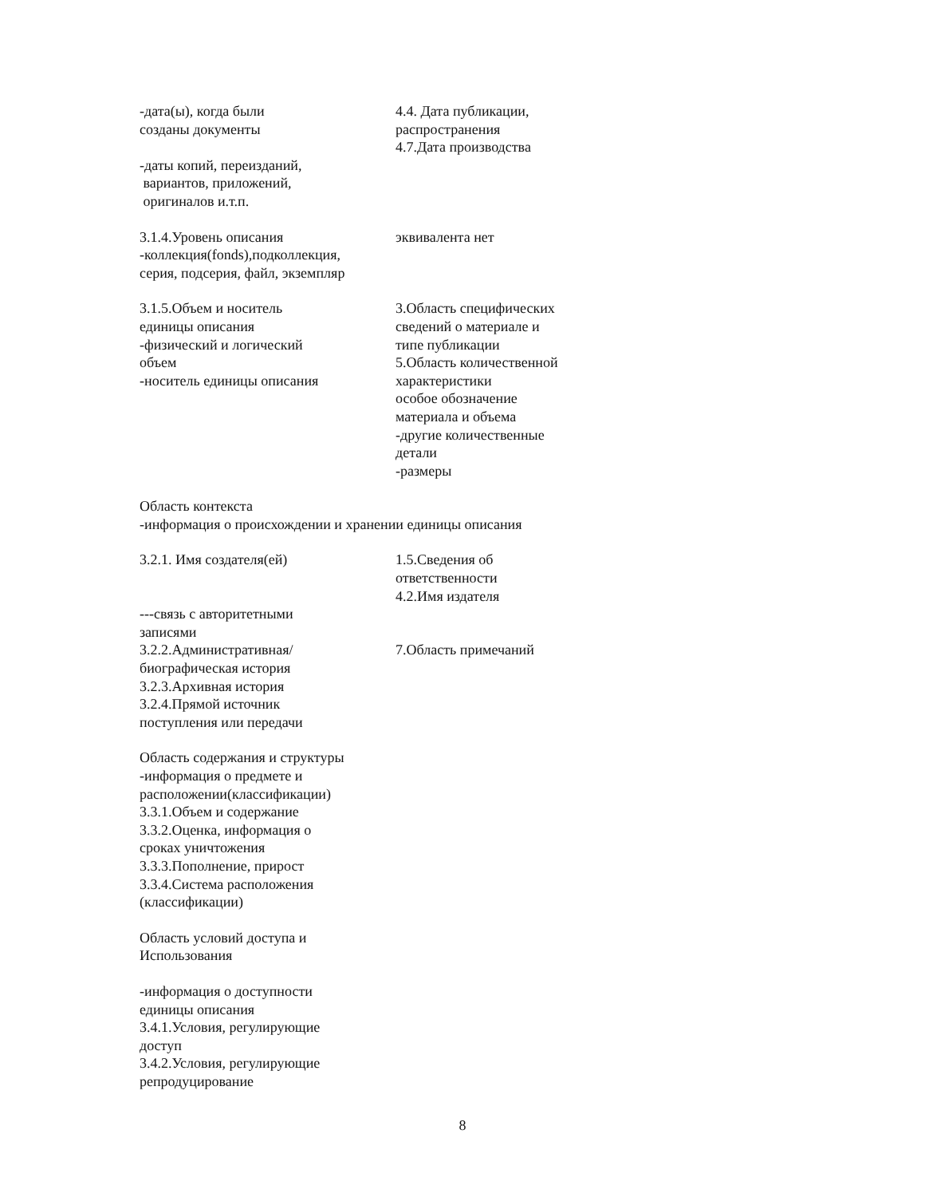| -дата(ы), когда были созданы документы -даты копий, переизданий, вариантов, приложений, оригиналов и.т.п. | 4.4. Дата публикации, распространения 4.7.Дата производства |
| 3.1.4.Уровень описания -коллекция(fonds),подколлекция, серия, подсерия, файл, экземпляр | эквивалента нет |
| 3.1.5.Объем и носитель единицы описания -физический и логический объем -носитель единицы описания | 3.Область специфических сведений о материале и типе публикации 5.Область количественной характеристики особое обозначение материала и объема -другие количественные детали -размеры |
Область контекста
-информация о происхождении и хранении единицы описания
| 3.2.1. Имя создателя(ей) | 1.5.Сведения об ответственности 4.2.Имя издателя |
| ---связь с авторитетными записями 3.2.2.Административная/ биографическая история 3.2.3.Архивная история 3.2.4.Прямой источник поступления или передачи | 7.Область примечаний |
Область содержания и структуры
-информация о предмете и
расположении(классификации)
3.3.1.Объем и содержание
3.3.2.Оценка, информация о
сроках уничтожения
3.3.3.Пополнение, прирост
3.3.4.Система расположения
(классификации)
Область условий доступа и
Использования
-информация о доступности
единицы описания
3.4.1.Условия, регулирующие
доступ
3.4.2.Условия, регулирующие
репродуцирование
8